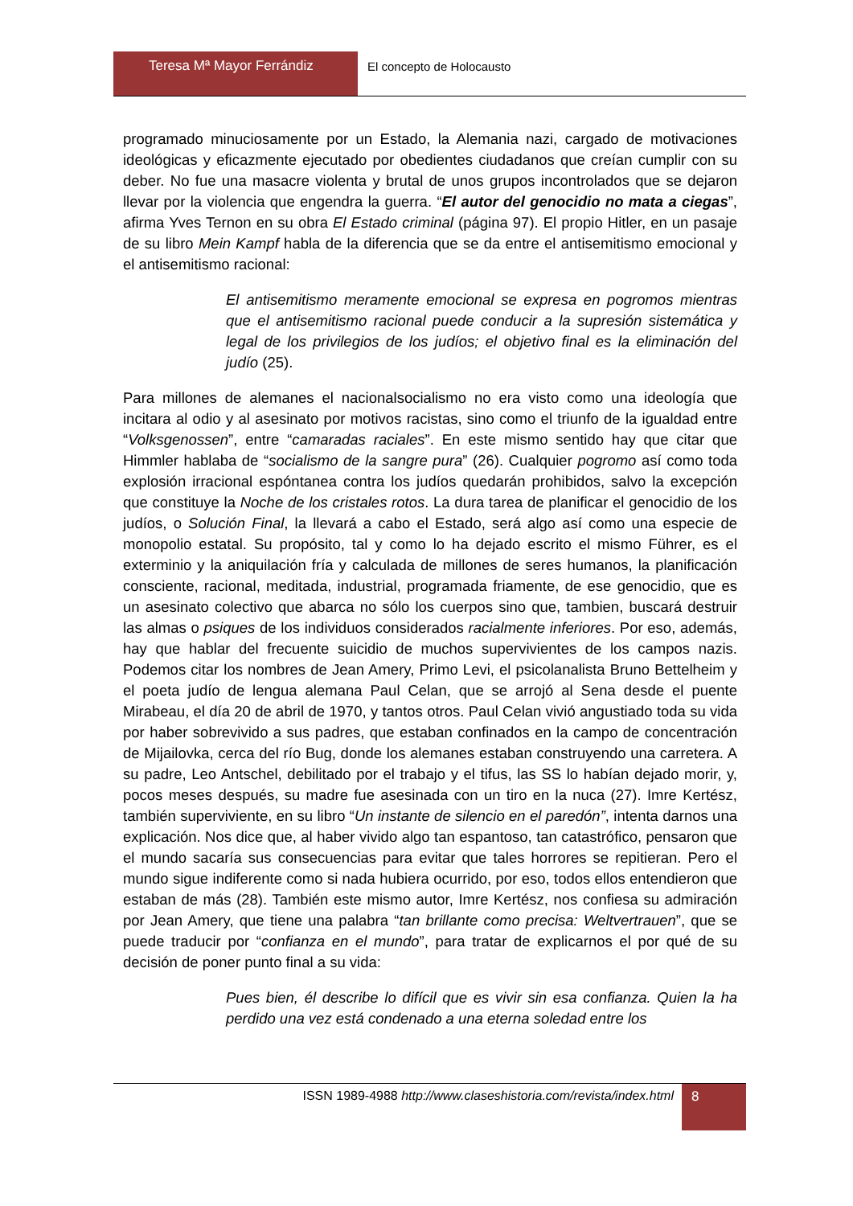Teresa Mª Mayor Ferrándiz
El concepto de Holocausto
programado minuciosamente por un Estado, la Alemania nazi, cargado de motivaciones ideológicas y eficazmente ejecutado por obedientes ciudadanos que creían cumplir con su deber. No fue una masacre violenta y brutal de unos grupos incontrolados que se dejaron llevar por la violencia que engendra la guerra. “El autor del genocidio no mata a ciegas”, afirma Yves Ternon en su obra El Estado criminal (página 97). El propio Hitler, en un pasaje de su libro Mein Kampf habla de la diferencia que se da entre el antisemitismo emocional y el antisemitismo racional:
El antisemitismo meramente emocional se expresa en pogromos mientras que el antisemitismo racional puede conducir a la supresión sistemática y legal de los privilegios de los judíos; el objetivo final es la eliminación del judío (25).
Para millones de alemanes el nacionalsocialismo no era visto como una ideología que incitara al odio y al asesinato por motivos racistas, sino como el triunfo de la igualdad entre “Volksgenossen”, entre “camaradas raciales”. En este mismo sentido hay que citar que Himmler hablaba de “socialismo de la sangre pura” (26). Cualquier pogromo así como toda explosión irracional espóntanea contra los judíos quedarán prohibidos, salvo la excepción que constituye la Noche de los cristales rotos. La dura tarea de planificar el genocidio de los judíos, o Solución Final, la llevará a cabo el Estado, será algo así como una especie de monopolio estatal. Su propósito, tal y como lo ha dejado escrito el mismo Führer, es el exterminio y la aniquilación fría y calculada de millones de seres humanos, la planificación consciente, racional, meditada, industrial, programada friamente, de ese genocidio, que es un asesinato colectivo que abarca no sólo los cuerpos sino que, tambien, buscará destruir las almas o psiques de los individuos considerados racialmente inferiores. Por eso, además, hay que hablar del frecuente suicidio de muchos supervivientes de los campos nazis. Podemos citar los nombres de Jean Amery, Primo Levi, el psicolanalista Bruno Bettelheim y el poeta judío de lengua alemana Paul Celan, que se arrojó al Sena desde el puente Mirabeau, el día 20 de abril de 1970, y tantos otros. Paul Celan vivió angustiado toda su vida por haber sobrevivido a sus padres, que estaban confinados en la campo de concentración de Mijailovka, cerca del río Bug, donde los alemanes estaban construyendo una carretera. A su padre, Leo Antschel, debilitado por el trabajo y el tifus, las SS lo habían dejado morir, y, pocos meses después, su madre fue asesinada con un tiro en la nuca (27). Imre Kertész, también superviviente, en su libro “Un instante de silencio en el paredón”, intenta darnos una explicación. Nos dice que, al haber vivido algo tan espantoso, tan catastrófico, pensaron que el mundo sacaría sus consecuencias para evitar que tales horrores se repitieran. Pero el mundo sigue indiferente como si nada hubiera ocurrido, por eso, todos ellos entendieron que estaban de más (28). También este mismo autor, Imre Kertész, nos confiesa su admiración por Jean Amery, que tiene una palabra “tan brillante como precisa: Weltvertrauen”, que se puede traducir por “confianza en el mundo”, para tratar de explicarnos el por qué de su decisión de poner punto final a su vida:
Pues bien, él describe lo difícil que es vivir sin esa confianza. Quien la ha perdido una vez está condenado a una eterna soledad entre los
ISSN 1989-4988 http://www.claseshistoria.com/revista/index.html
8